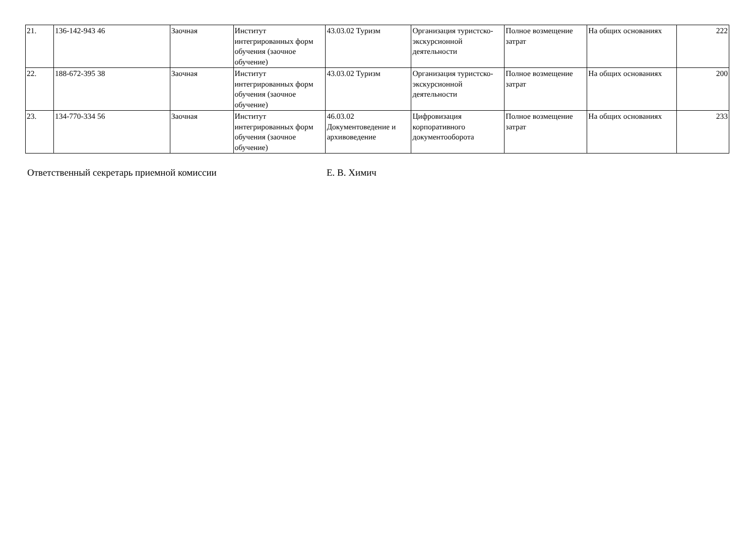| 21. | 136-142-943 46 | Заочная | Институт интегрированных форм обучения (заочное обучение) | 43.03.02 Туризм | Организация туристско-экскурсионной деятельности | Полное возмещение затрат | На общих основаниях | 222 |
| 22. | 188-672-395 38 | Заочная | Институт интегрированных форм обучения (заочное обучение) | 43.03.02 Туризм | Организация туристско-экскурсионной деятельности | Полное возмещение затрат | На общих основаниях | 200 |
| 23. | 134-770-334 56 | Заочная | Институт интегрированных форм обучения (заочное обучение) | 46.03.02 Документоведение и архивоведение | Цифровизация корпоративного документооборота | Полное возмещение затрат | На общих основаниях | 233 |
Ответственный секретарь приемной комиссии Е. В. Химич